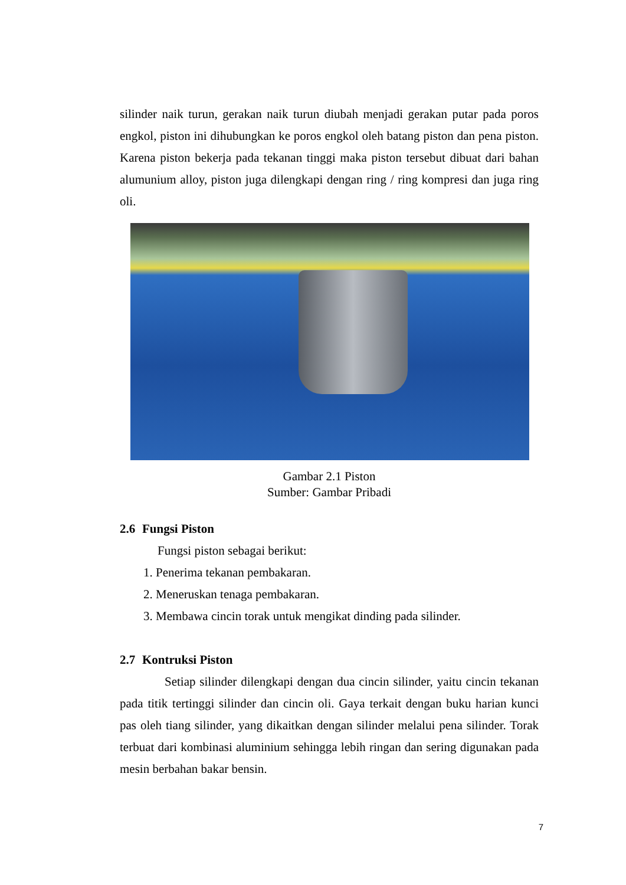silinder naik turun, gerakan naik turun diubah menjadi gerakan putar pada poros engkol, piston ini dihubungkan ke poros engkol oleh batang piston dan pena piston. Karena piston bekerja pada tekanan tinggi maka piston tersebut dibuat dari bahan alumunium alloy, piston juga dilengkapi dengan ring / ring kompresi dan juga ring oli.
Gambar 2.1 Piston
Sumber: Gambar Pribadi
2.6 Fungsi Piston
Fungsi piston sebagai berikut:
1. Penerima tekanan pembakaran.
2. Meneruskan tenaga pembakaran.
3. Membawa cincin torak untuk mengikat dinding pada silinder.
2.7 Kontruksi Piston
Setiap silinder dilengkapi dengan dua cincin silinder, yaitu cincin tekanan pada titik tertinggi silinder dan cincin oli. Gaya terkait dengan buku harian kunci pas oleh tiang silinder, yang dikaitkan dengan silinder melalui pena silinder. Torak terbuat dari kombinasi aluminium sehingga lebih ringan dan sering digunakan pada mesin berbahan bakar bensin.
7